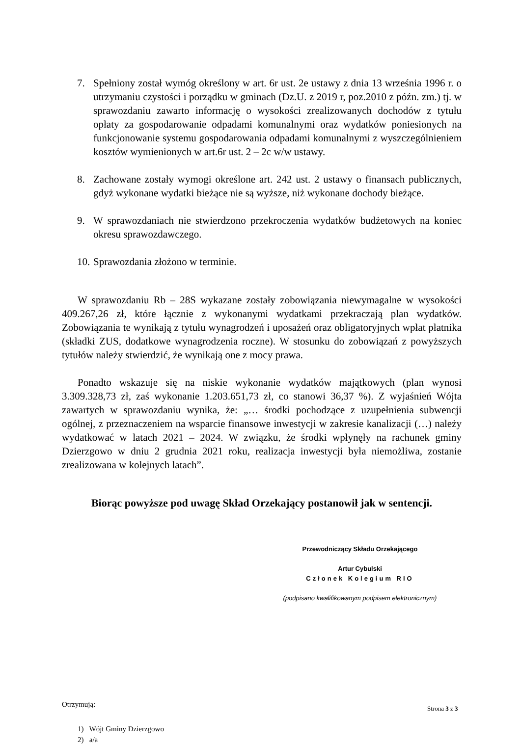7. Spełniony został wymóg określony w art. 6r ust. 2e ustawy z dnia 13 września 1996 r. o utrzymaniu czystości i porządku w gminach (Dz.U. z 2019 r, poz.2010 z późn. zm.) tj. w sprawozdaniu zawarto informację o wysokości zrealizowanych dochodów z tytułu opłaty za gospodarowanie odpadami komunalnymi oraz wydatków poniesionych na funkcjonowanie systemu gospodarowania odpadami komunalnymi z wyszczególnieniem kosztów wymienionych w art.6r ust. 2 – 2c w/w ustawy.
8. Zachowane zostały wymogi określone art. 242 ust. 2 ustawy o finansach publicznych, gdyż wykonane wydatki bieżące nie są wyższe, niż wykonane dochody bieżące.
9. W sprawozdaniach nie stwierdzono przekroczenia wydatków budżetowych na koniec okresu sprawozdawczego.
10. Sprawozdania złożono w terminie.
W sprawozdaniu Rb – 28S wykazane zostały zobowiązania niewymagalne w wysokości 409.267,26 zł, które łącznie z wykonanymi wydatkami przekraczają plan wydatków. Zobowiązania te wynikają z tytułu wynagrodzeń i uposażeń oraz obligatoryjnych wpłat płatnika (składki ZUS, dodatkowe wynagrodzenia roczne). W stosunku do zobowiązań z powyższych tytułów należy stwierdzić, że wynikają one z mocy prawa.
Ponadto wskazuje się na niskie wykonanie wydatków majątkowych (plan wynosi 3.309.328,73 zł, zaś wykonanie 1.203.651,73 zł, co stanowi 36,37 %). Z wyjaśnień Wójta zawartych w sprawozdaniu wynika, że: „… środki pochodzące z uzupełnienia subwencji ogólnej, z przeznaczeniem na wsparcie finansowe inwestycji w zakresie kanalizacji (…) należy wydatkować w latach 2021 – 2024. W związku, że środki wpłynęły na rachunek gminy Dzierzgowo w dniu 2 grudnia 2021 roku, realizacja inwestycji była niemożliwa, zostanie zrealizowana w kolejnych latach”.
Biorąc powyższe pod uwagę Skład Orzekający postanowił jak w sentencji.
Przewodniczący Składu Orzekającego
Artur Cybulski
Członek Kolegium RIO
(podpisano kwalifikowanym podpisem elektronicznym)
Otrzymują:
1) Wójt Gminy Dzierzgowo
2) a/a
Strona 3 z 3